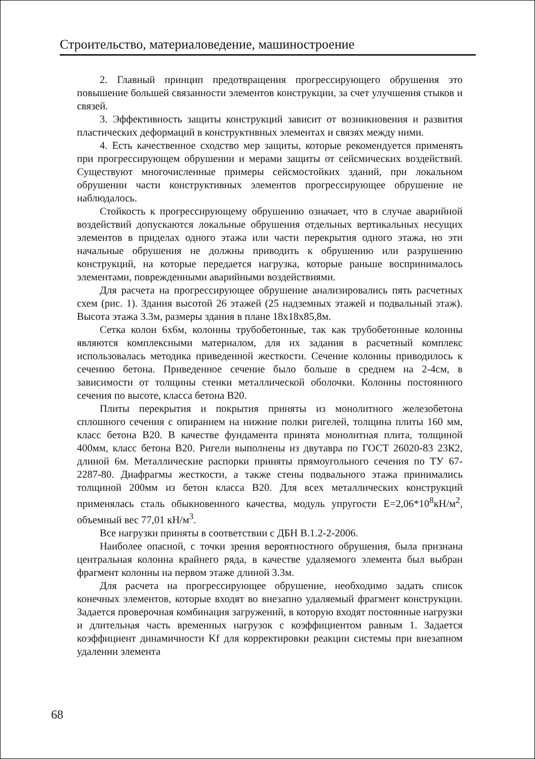Строительство, материаловедение, машиностроение
2. Главный принцип предотвращения прогрессирующего обрушения это повышение большей связанности элементов конструкции, за счет улучшения стыков и связей.
3. Эффективность защиты конструкций зависит от возникновения и развития пластических деформаций в конструктивных элементах и связях между ними.
4. Есть качественное сходство мер защиты, которые рекомендуется применять при прогрессирующем обрушении и мерами защиты от сейсмических воздействий. Существуют многочисленные примеры сейсмостойких зданий, при локальном обрушении части конструктивных элементов прогрессирующее обрушение не наблюдалось.
Стойкость к прогрессирующему обрушению означает, что в случае аварийной воздействий допускаются локальные обрушения отдельных вертикальных несущих элементов в приделах одного этажа или части перекрытия одного этажа, но эти начальные обрушения не должны приводить к обрушению или разрушению конструкций, на которые передается нагрузка, которые раньше воспринималось элементами, поврежденными аварийными воздействиями.
Для расчета на прогрессирующее обрушение анализировались пять расчетных схем (рис. 1). Здания высотой 26 этажей (25 надземных этажей и подвальный этаж). Высота этажа 3.3м, размеры здания в плане 18х18х85,8м.
Сетка колон 6х6м, колонны трубобетонные, так как трубобетонные колонны являются комплексными материалом, для их задания в расчетный комплекс использовалась методика приведенной жесткости. Сечение колонны приводилось к сечению бетона. Приведенное сечение было больше в среднем на 2-4см, в зависимости от толщины стенки металлической оболочки. Колонны постоянного сечения по высоте, класса бетона В20.
Плиты перекрытия и покрытия приняты из монолитного железобетона сплошного сечения с опиранием на нижние полки ригелей, толщина плиты 160 мм, класс бетона В20. В качестве фундамента принята монолитная плита, толщиной 400мм, класс бетона В20. Ригели выполнены из двутавра по ГОСТ 26020-83 23К2, длиной 6м. Металлические распорки приняты прямоугольного сечения по ТУ 67-2287-80. Диафрагмы жесткости, а также стены подвального этажа принимались толщиной 200мм из бетон класса В20. Для всех металлических конструкций применялась сталь обыкновенного качества, модуль упругости Е=2,06*10<sup>8</sup>кН/м<sup>2</sup>, объемный вес 77,01 кН/м<sup>3</sup>.
Все нагрузки приняты в соответствии с ДБН В.1.2-2-2006.
Наиболее опасной, с точки зрения вероятностного обрушения, была признана центральная колонна крайнего ряда, в качестве удаляемого элемента был выбран фрагмент колонны на первом этаже длиной 3.3м.
Для расчета на прогрессирующее обрушение, необходимо задать список конечных элементов, которые входят во внезапно удаляемый фрагмент конструкции. Задается проверочная комбинация загружений, в которую входят постоянные нагрузки и длительная часть временных нагрузок с коэффициентом равным 1. Задается коэффициент динамичности Kf для корректировки реакции системы при внезапном удалении элемента
68